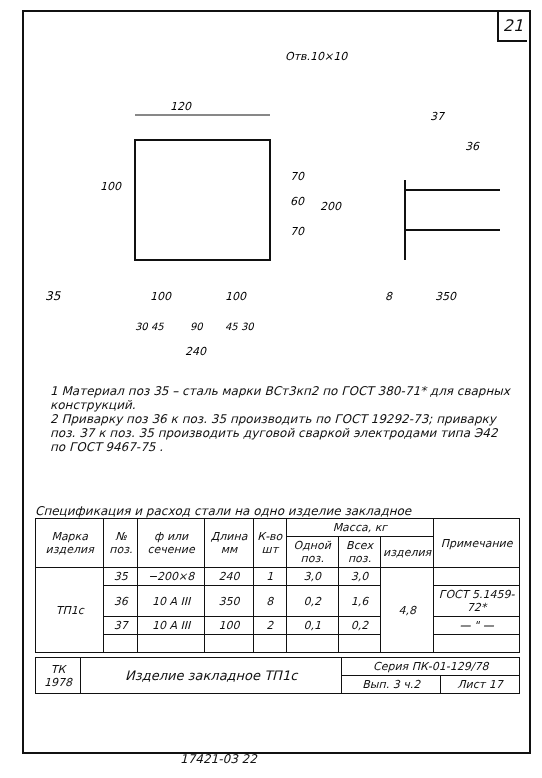21
120
Отв.10×10
100
70
60
70
200
37
36
35
8
350
100
100
30 45
90
45 30
240
1 Материал поз 35 – сталь марки ВСт3кп2 по ГОСТ 380-71* для сварных конструкций.
2 Приварку поз 36 к поз. 35 производить по ГОСТ 19292-73; приварку поз. 37 к поз. 35 производить дуговой сваркой электродами типа Э42 по ГОСТ 9467-75 .
Спецификация и расход стали на одно изделие закладное
| Марка изделия | № поз. | ф или сечение | Длина мм | К-во шт | Масса, кг | | | Примечание |
| --- | --- | --- | --- | --- | --- | --- | --- | --- |
| | | | | | Одной поз. | Всех поз. | изделия | |
| ТП1с | 35 | −200×8 | 240 | 1 | 3,0 | 3,0 | 4,8 | |
| | 36 | 10 A III | 350 | 8 | 0,2 | 1,6 | | ГОСТ 5.1459-72* |
| | 37 | 10 A III | 100 | 2 | 0,1 | 0,2 | | — " — |
| ТК 1978 | Изделие закладное ТП1с | Серия ПК-01-129/78 | |
| | | Вып. 3 ч.2 | Лист 17 |
17421-03 22